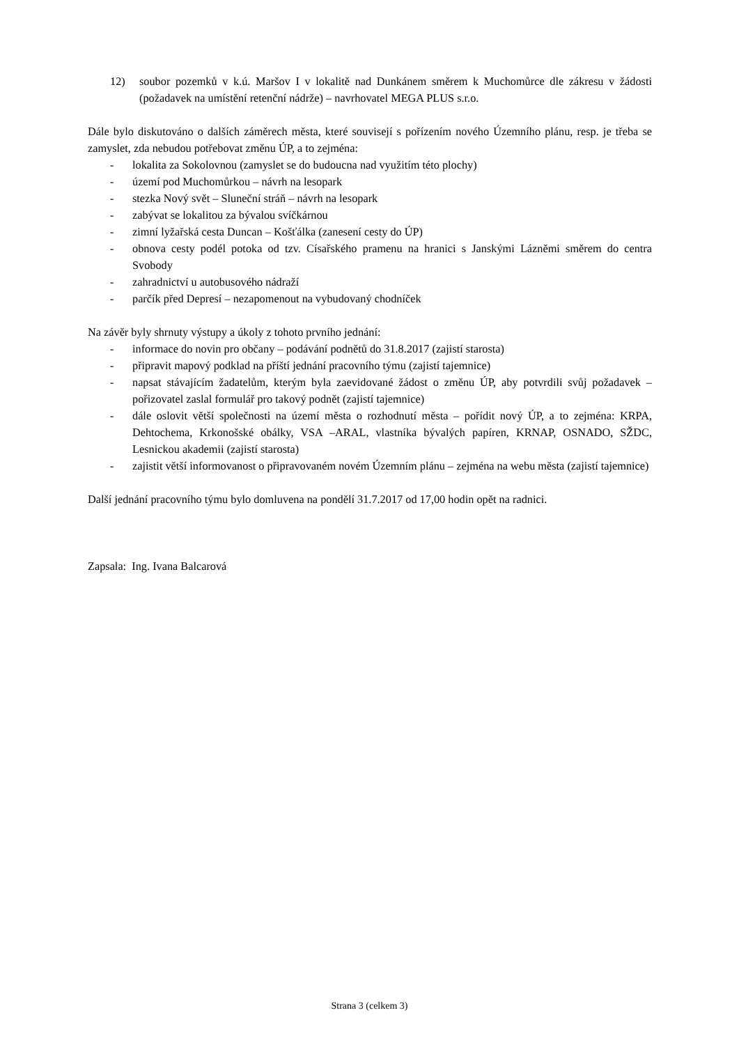12) soubor pozemků v k.ú. Maršov I v lokalitě nad Dunkánem směrem k Muchomůrce dle zákresu v žádosti (požadavek na umístění retenční nádrže) – navrhovatel MEGA PLUS s.r.o.
Dále bylo diskutováno o dalších záměrech města, které souvisejí s pořízením nového Územního plánu, resp. je třeba se zamyslet, zda nebudou potřebovat změnu ÚP, a to zejména:
- lokalita za Sokolovnou (zamyslet se do budoucna nad využitím této plochy)
- území pod Muchomůrkou – návrh na lesopark
- stezka Nový svět – Sluneční stráň – návrh na lesopark
- zabývat se lokalitou za bývalou svíčkárnou
- zimní lyžařská cesta Duncan – Košťálka (zanesení cesty do ÚP)
- obnova cesty podél potoka od tzv. Císařského pramenu na hranici s Janskými Lázněmi směrem do centra Svobody
- zahradnictví u autobusového nádraží
- parčík před Depresí – nezapomenout na vybudovaný chodníček
Na závěr byly shrnuty výstupy a úkoly z tohoto prvního jednání:
- informace do novin pro občany – podávání podnětů do 31.8.2017 (zajistí starosta)
- připravit mapový podklad na příští jednání pracovního týmu (zajistí tajemnice)
- napsat stávajícím žadatelům, kterým byla zaevidované žádost o změnu ÚP, aby potvrdili svůj požadavek – pořizovatel zaslal formulář pro takový podnět (zajistí tajemnice)
- dále oslovit větší společnosti na území města o rozhodnutí města – pořídit nový ÚP, a to zejména: KRPA, Dehtochema, Krkonošské obálky, VSA –ARAL, vlastníka bývalých papíren, KRNAP, OSNADO, SŽDC, Lesnickou akademii (zajistí starosta)
- zajistit větší informovanost o připravovaném novém Územním plánu – zejména na webu města (zajistí tajemnice)
Další jednání pracovního týmu bylo domluvena na pondělí 31.7.2017 od 17,00 hodin opět na radnici.
Zapsala: Ing. Ivana Balcarová
Strana 3 (celkem 3)